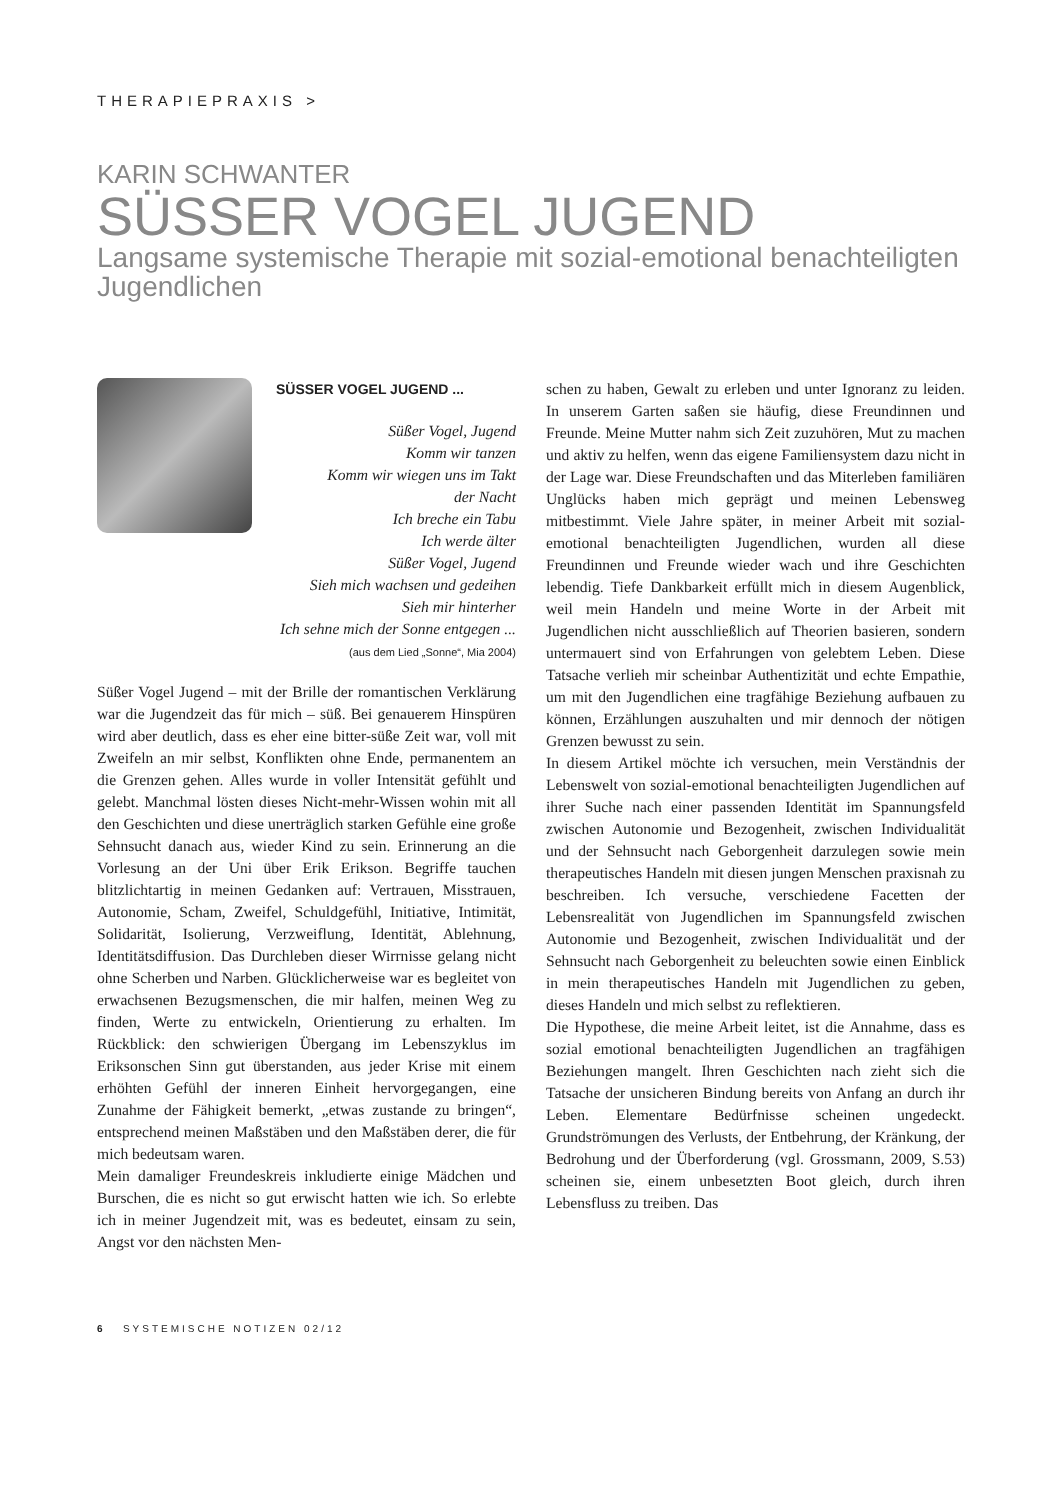THERAPIEPRAXIS >
KARIN SCHWANTER
SÜSSER VOGEL JUGEND
Langsame systemische Therapie mit sozial-emotional benachteiligten Jugendlichen
SÜSSER VOGEL JUGEND ...
Süßer Vogel, Jugend
Komm wir tanzen
Komm wir wiegen uns im Takt
der Nacht
Ich breche ein Tabu
Ich werde älter
Süßer Vogel, Jugend
Sieh mich wachsen und gedeihen
Sieh mir hinterher
Ich sehne mich der Sonne entgegen ...
(aus dem Lied „Sonne“, Mia 2004)
Süßer Vogel Jugend – mit der Brille der romantischen Verklärung war die Jugendzeit das für mich – süß. Bei genauerem Hinspüren wird aber deutlich, dass es eher eine bitter-süße Zeit war, voll mit Zweifeln an mir selbst, Konflikten ohne Ende, permanentem an die Grenzen gehen. Alles wurde in voller Intensität gefühlt und gelebt. Manchmal lösten dieses Nicht-mehr-Wissen wohin mit all den Geschichten und diese unerträglich starken Gefühle eine große Sehnsucht danach aus, wieder Kind zu sein. Erinnerung an die Vorlesung an der Uni über Erik Erikson. Begriffe tauchen blitzlichtartig in meinen Gedanken auf: Vertrauen, Misstrauen, Autonomie, Scham, Zweifel, Schuldgefühl, Initiative, Intimität, Solidarität, Isolierung, Verzweiflung, Identität, Ablehnung, Identitätsdiffusion. Das Durchleben dieser Wirrnisse gelang nicht ohne Scherben und Narben. Glücklicherweise war es begleitet von erwachsenen Bezugsmenschen, die mir halfen, meinen Weg zu finden, Werte zu entwickeln, Orientierung zu erhalten. Im Rückblick: den schwierigen Übergang im Lebenszyklus im Eriksonschen Sinn gut überstanden, aus jeder Krise mit einem erhöhten Gefühl der inneren Einheit hervorgegangen, eine Zunahme der Fähigkeit bemerkt, „etwas zustande zu bringen“, entsprechend meinen Maßstäben und den Maßstäben derer, die für mich bedeutsam waren.
Mein damaliger Freundeskreis inkludierte einige Mädchen und Burschen, die es nicht so gut erwischt hatten wie ich. So erlebte ich in meiner Jugendzeit mit, was es bedeutet, einsam zu sein, Angst vor den nächsten Men-
schen zu haben, Gewalt zu erleben und unter Ignoranz zu leiden. In unserem Garten saßen sie häufig, diese Freundinnen und Freunde. Meine Mutter nahm sich Zeit zuzuhören, Mut zu machen und aktiv zu helfen, wenn das eigene Familiensystem dazu nicht in der Lage war. Diese Freundschaften und das Miterleben familiären Unglücks haben mich geprägt und meinen Lebensweg mitbestimmt. Viele Jahre später, in meiner Arbeit mit sozial-emotional benachteiligten Jugendlichen, wurden all diese Freundinnen und Freunde wieder wach und ihre Geschichten lebendig. Tiefe Dankbarkeit erfüllt mich in diesem Augenblick, weil mein Handeln und meine Worte in der Arbeit mit Jugendlichen nicht ausschließlich auf Theorien basieren, sondern untermauert sind von Erfahrungen von gelebtem Leben. Diese Tatsache verlieh mir scheinbar Authentizität und echte Empathie, um mit den Jugendlichen eine tragfähige Beziehung aufbauen zu können, Erzählungen auszuhalten und mir dennoch der nötigen Grenzen bewusst zu sein.
In diesem Artikel möchte ich versuchen, mein Verständnis der Lebenswelt von sozial-emotional benachteiligten Jugendlichen auf ihrer Suche nach einer passenden Identität im Spannungsfeld zwischen Autonomie und Bezogenheit, zwischen Individualität und der Sehnsucht nach Geborgenheit darzulegen sowie mein therapeutisches Handeln mit diesen jungen Menschen praxisnah zu beschreiben. Ich versuche, verschiedene Facetten der Lebensrealität von Jugendlichen im Spannungsfeld zwischen Autonomie und Bezogenheit, zwischen Individualität und der Sehnsucht nach Geborgenheit zu beleuchten sowie einen Einblick in mein therapeutisches Handeln mit Jugendlichen zu geben, dieses Handeln und mich selbst zu reflektieren.
Die Hypothese, die meine Arbeit leitet, ist die Annahme, dass es sozial emotional benachteiligten Jugendlichen an tragfähigen Beziehungen mangelt. Ihren Geschichten nach zieht sich die Tatsache der unsicheren Bindung bereits von Anfang an durch ihr Leben. Elementare Bedürfnisse scheinen ungedeckt. Grundströmungen des Verlusts, der Entbehrung, der Kränkung, der Bedrohung und der Überforderung (vgl. Grossmann, 2009, S.53) scheinen sie, einem unbesetzten Boot gleich, durch ihren Lebensfluss zu treiben. Das
6 SYSTEMISCHE NOTIZEN 02/12